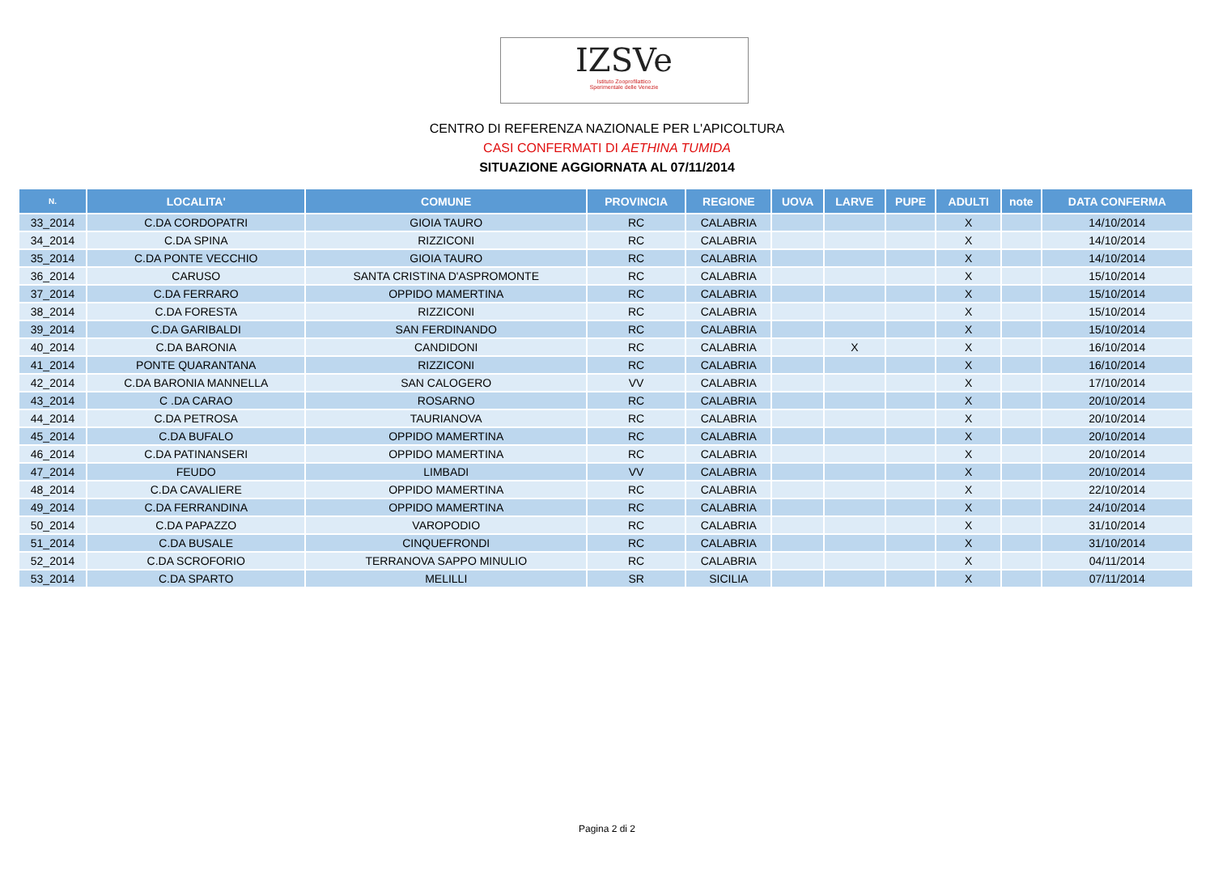IZSVe
Istituto Zooprofilattico
Sperimentale delle Venezie
CENTRO DI REFERENZA NAZIONALE PER L'APICOLTURA
CASI CONFERMATI DI AETHINA TUMIDA
SITUAZIONE AGGIORNATA AL 07/11/2014
| N. | LOCALITA' | COMUNE | PROVINCIA | REGIONE | UOVA | LARVE | PUPE | ADULTI | note | DATA CONFERMA |
| --- | --- | --- | --- | --- | --- | --- | --- | --- | --- | --- |
| 33_2014 | C.DA CORDOPATRI | GIOIA TAURO | RC | CALABRIA | | | | X | | 14/10/2014 |
| 34_2014 | C.DA SPINA | RIZZICONI | RC | CALABRIA | | | | X | | 14/10/2014 |
| 35_2014 | C.DA PONTE VECCHIO | GIOIA TAURO | RC | CALABRIA | | | | X | | 14/10/2014 |
| 36_2014 | CARUSO | SANTA CRISTINA D'ASPROMONTE | RC | CALABRIA | | | | X | | 15/10/2014 |
| 37_2014 | C.DA FERRARO | OPPIDO MAMERTINA | RC | CALABRIA | | | | X | | 15/10/2014 |
| 38_2014 | C.DA FORESTA | RIZZICONI | RC | CALABRIA | | | | X | | 15/10/2014 |
| 39_2014 | C.DA GARIBALDI | SAN FERDINANDO | RC | CALABRIA | | | | X | | 15/10/2014 |
| 40_2014 | C.DA BARONIA | CANDIDONI | RC | CALABRIA | | X | | X | | 16/10/2014 |
| 41_2014 | PONTE QUARANTANA | RIZZICONI | RC | CALABRIA | | | | X | | 16/10/2014 |
| 42_2014 | C.DA BARONIA MANNELLA | SAN CALOGERO | VV | CALABRIA | | | | X | | 17/10/2014 |
| 43_2014 | C .DA CARAO | ROSARNO | RC | CALABRIA | | | | X | | 20/10/2014 |
| 44_2014 | C.DA PETROSA | TAURIANOVA | RC | CALABRIA | | | | X | | 20/10/2014 |
| 45_2014 | C.DA BUFALO | OPPIDO MAMERTINA | RC | CALABRIA | | | | X | | 20/10/2014 |
| 46_2014 | C.DA PATINANSERI | OPPIDO MAMERTINA | RC | CALABRIA | | | | X | | 20/10/2014 |
| 47_2014 | FEUDO | LIMBADI | VV | CALABRIA | | | | X | | 20/10/2014 |
| 48_2014 | C.DA CAVALIERE | OPPIDO MAMERTINA | RC | CALABRIA | | | | X | | 22/10/2014 |
| 49_2014 | C.DA FERRANDINA | OPPIDO MAMERTINA | RC | CALABRIA | | | | X | | 24/10/2014 |
| 50_2014 | C.DA PAPAZZO | VAROPODIO | RC | CALABRIA | | | | X | | 31/10/2014 |
| 51_2014 | C.DA BUSALE | CINQUEFRONDI | RC | CALABRIA | | | | X | | 31/10/2014 |
| 52_2014 | C.DA SCROFORIO | TERRANOVA SAPPO MINULIO | RC | CALABRIA | | | | X | | 04/11/2014 |
| 53_2014 | C.DA SPARTO | MELILLI | SR | SICILIA | | | | X | | 07/11/2014 |
Pagina 2 di 2